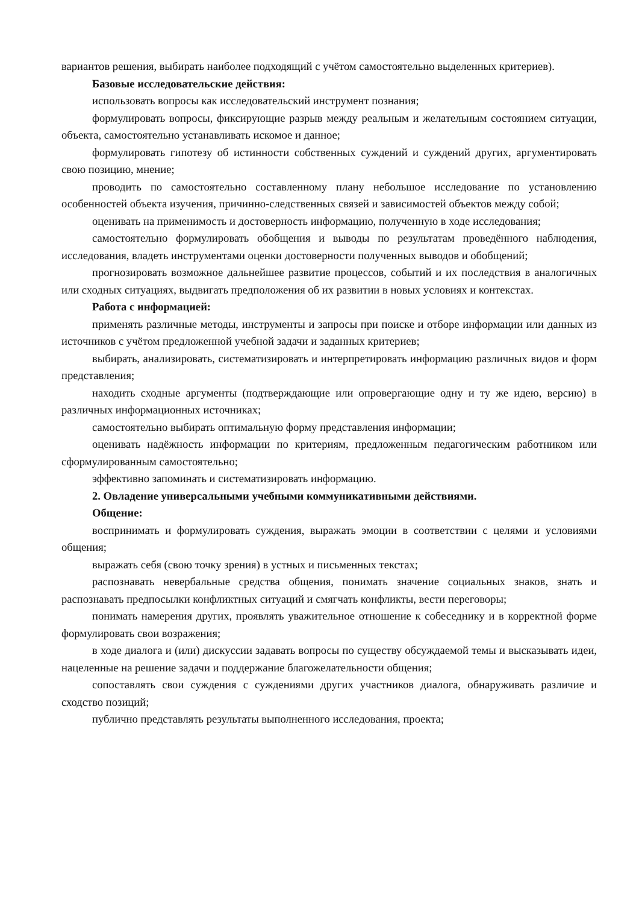вариантов решения, выбирать наиболее подходящий с учётом самостоятельно выделенных критериев).
Базовые исследовательские действия:
использовать вопросы как исследовательский инструмент познания;
формулировать вопросы, фиксирующие разрыв между реальным и желательным состоянием ситуации, объекта, самостоятельно устанавливать искомое и данное;
формулировать гипотезу об истинности собственных суждений и суждений других, аргументировать свою позицию, мнение;
проводить по самостоятельно составленному плану небольшое исследование по установлению особенностей объекта изучения, причинно-следственных связей и зависимостей объектов между собой;
оценивать на применимость и достоверность информацию, полученную в ходе исследования;
самостоятельно формулировать обобщения и выводы по результатам проведённого наблюдения, исследования, владеть инструментами оценки достоверности полученных выводов и обобщений;
прогнозировать возможное дальнейшее развитие процессов, событий и их последствия в аналогичных или сходных ситуациях, выдвигать предположения об их развитии в новых условиях и контекстах.
Работа с информацией:
применять различные методы, инструменты и запросы при поиске и отборе информации или данных из источников с учётом предложенной учебной задачи и заданных критериев;
выбирать, анализировать, систематизировать и интерпретировать информацию различных видов и форм представления;
находить сходные аргументы (подтверждающие или опровергающие одну и ту же идею, версию) в различных информационных источниках;
самостоятельно выбирать оптимальную форму представления информации;
оценивать надёжность информации по критериям, предложенным педагогическим работником или сформулированным самостоятельно;
эффективно запоминать и систематизировать информацию.
2. Овладение универсальными учебными коммуникативными действиями.
Общение:
воспринимать и формулировать суждения, выражать эмоции в соответствии с целями и условиями общения;
выражать себя (свою точку зрения) в устных и письменных текстах;
распознавать невербальные средства общения, понимать значение социальных знаков, знать и распознавать предпосылки конфликтных ситуаций и смягчать конфликты, вести переговоры;
понимать намерения других, проявлять уважительное отношение к собеседнику и в корректной форме формулировать свои возражения;
в ходе диалога и (или) дискуссии задавать вопросы по существу обсуждаемой темы и высказывать идеи, нацеленные на решение задачи и поддержание благожелательности общения;
сопоставлять свои суждения с суждениями других участников диалога, обнаруживать различие и сходство позиций;
публично представлять результаты выполненного исследования, проекта;